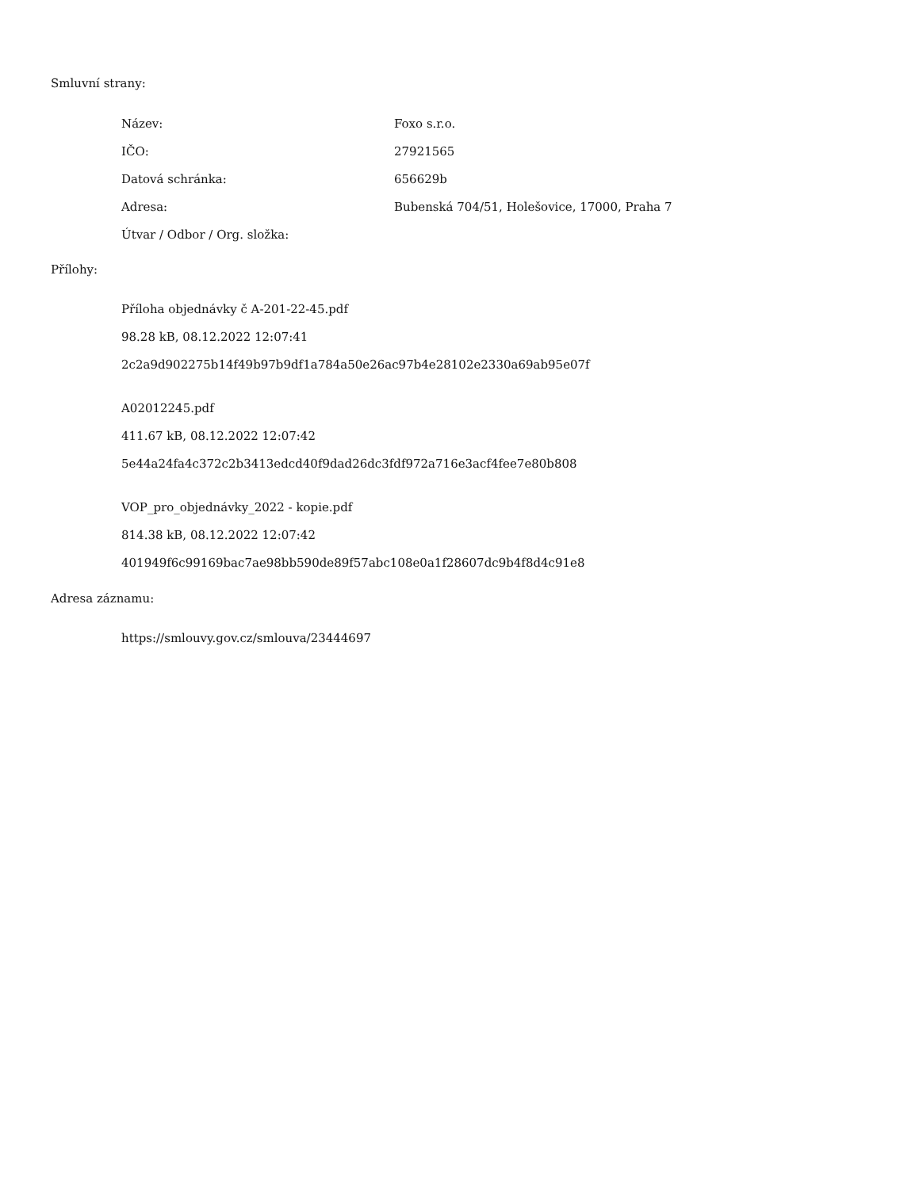Smluvní strany:
| Název: | Foxo s.r.o. |
| IČO: | 27921565 |
| Datová schránka: | 656629b |
| Adresa: | Bubenská 704/51, Holešovice, 17000, Praha 7 |
| Útvar / Odbor / Org. složka: | |
Přílohy:
Příloha objednávky č A-201-22-45.pdf
98.28 kB, 08.12.2022 12:07:41
2c2a9d902275b14f49b97b9df1a784a50e26ac97b4e28102e2330a69ab95e07f
A02012245.pdf
411.67 kB, 08.12.2022 12:07:42
5e44a24fa4c372c2b3413edcd40f9dad26dc3fdf972a716e3acf4fee7e80b808
VOP_pro_objednávky_2022 - kopie.pdf
814.38 kB, 08.12.2022 12:07:42
401949f6c99169bac7ae98bb590de89f57abc108e0a1f28607dc9b4f8d4c91e8
Adresa záznamu:
https://smlouvy.gov.cz/smlouva/23444697